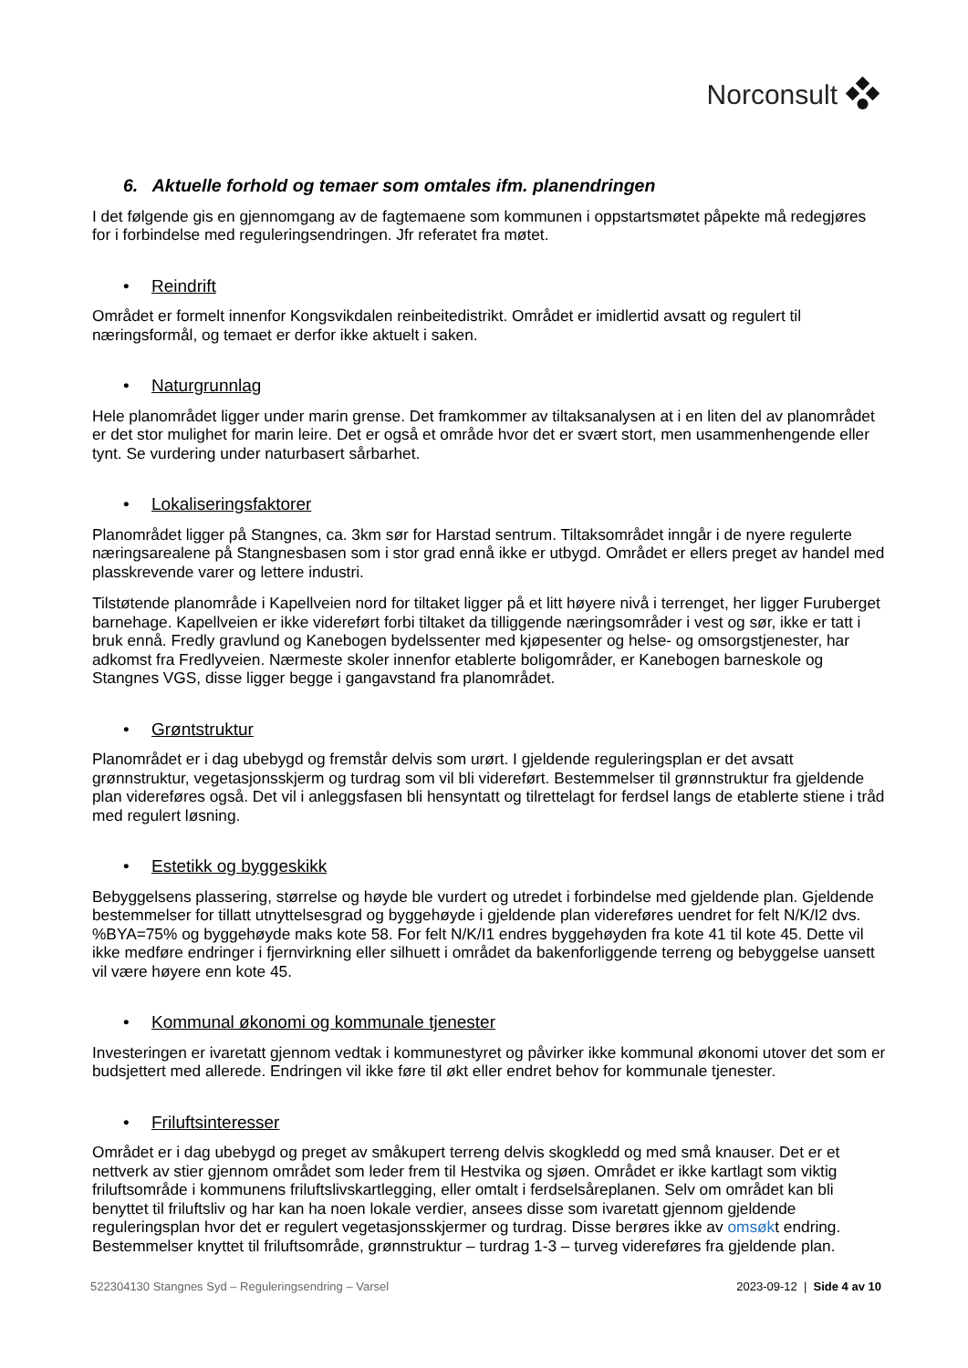Norconsult
6. Aktuelle forhold og temaer som omtales ifm. planendringen
I det følgende gis en gjennomgang av de fagtemaene som kommunen i oppstartsmøtet påpekte må redegjøres for i forbindelse med reguleringsendringen. Jfr referatet fra møtet.
• Reindrift
Området er formelt innenfor Kongsvikdalen reinbeitedistrikt. Området er imidlertid avsatt og regulert til næringsformål, og temaet er derfor ikke aktuelt i saken.
• Naturgrunnlag
Hele planområdet ligger under marin grense. Det framkommer av tiltaksanalysen at i en liten del av planområdet er det stor mulighet for marin leire. Det er også et område hvor det er svært stort, men usammenhengende eller tynt. Se vurdering under naturbasert sårbarhet.
• Lokaliseringsfaktorer
Planområdet ligger på Stangnes, ca. 3km sør for Harstad sentrum. Tiltaksområdet inngår i de nyere regulerte næringsarealene på Stangnesbasen som i stor grad ennå ikke er utbygd. Området er ellers preget av handel med plasskrevende varer og lettere industri.
Tilstøtende planområde i Kapellveien nord for tiltaket ligger på et litt høyere nivå i terrenget, her ligger Furuberget barnehage. Kapellveien er ikke videreført forbi tiltaket da tilliggende næringsområder i vest og sør, ikke er tatt i bruk ennå. Fredly gravlund og Kanebogen bydelssenter med kjøpesenter og helse- og omsorgstjenester, har adkomst fra Fredlyveien. Nærmeste skoler innenfor etablerte boligområder, er Kanebogen barneskole og Stangnes VGS, disse ligger begge i gangavstand fra planområdet.
• Grøntstruktur
Planområdet er i dag ubebygd og fremstår delvis som urørt. I gjeldende reguleringsplan er det avsatt grønnstruktur, vegetasjonsskjerm og turdrag som vil bli videreført. Bestemmelser til grønnstruktur fra gjeldende plan videreføres også. Det vil i anleggsfasen bli hensyntatt og tilrettelagt for ferdsel langs de etablerte stiene i tråd med regulert løsning.
• Estetikk og byggeskikk
Bebyggelsens plassering, størrelse og høyde ble vurdert og utredet i forbindelse med gjeldende plan. Gjeldende bestemmelser for tillatt utnyttelsesgrad og byggehøyde i gjeldende plan videreføres uendret for felt N/K/I2 dvs. %BYA=75% og byggehøyde maks kote 58. For felt N/K/I1 endres byggehøyden fra kote 41 til kote 45. Dette vil ikke medføre endringer i fjernvirkning eller silhuett i området da bakenforliggende terreng og bebyggelse uansett vil være høyere enn kote 45.
• Kommunal økonomi og kommunale tjenester
Investeringen er ivaretatt gjennom vedtak i kommunestyret og påvirker ikke kommunal økonomi utover det som er budsjettert med allerede. Endringen vil ikke føre til økt eller endret behov for kommunale tjenester.
• Friluftsinteresser
Området er i dag ubebygd og preget av småkupert terreng delvis skogkledd og med små knauser. Det er et nettverk av stier gjennom området som leder frem til Hestvika og sjøen. Området er ikke kartlagt som viktig friluftsområde i kommunens friluftslivskartlegging, eller omtalt i ferdselsåreplanen. Selv om området kan bli benyttet til friluftsliv og har kan ha noen lokale verdier, ansees disse som ivaretatt gjennom gjeldende reguleringsplan hvor det er regulert vegetasjonsskjermer og turdrag. Disse berøres ikke av omsøkt endring. Bestemmelser knyttet til friluftsområde, grønnstruktur – turdrag 1-3 – turveg videreføres fra gjeldende plan.
522304130 Stangnes Syd – Reguleringsendring – Varsel
2023-09-12 | Side 4 av 10